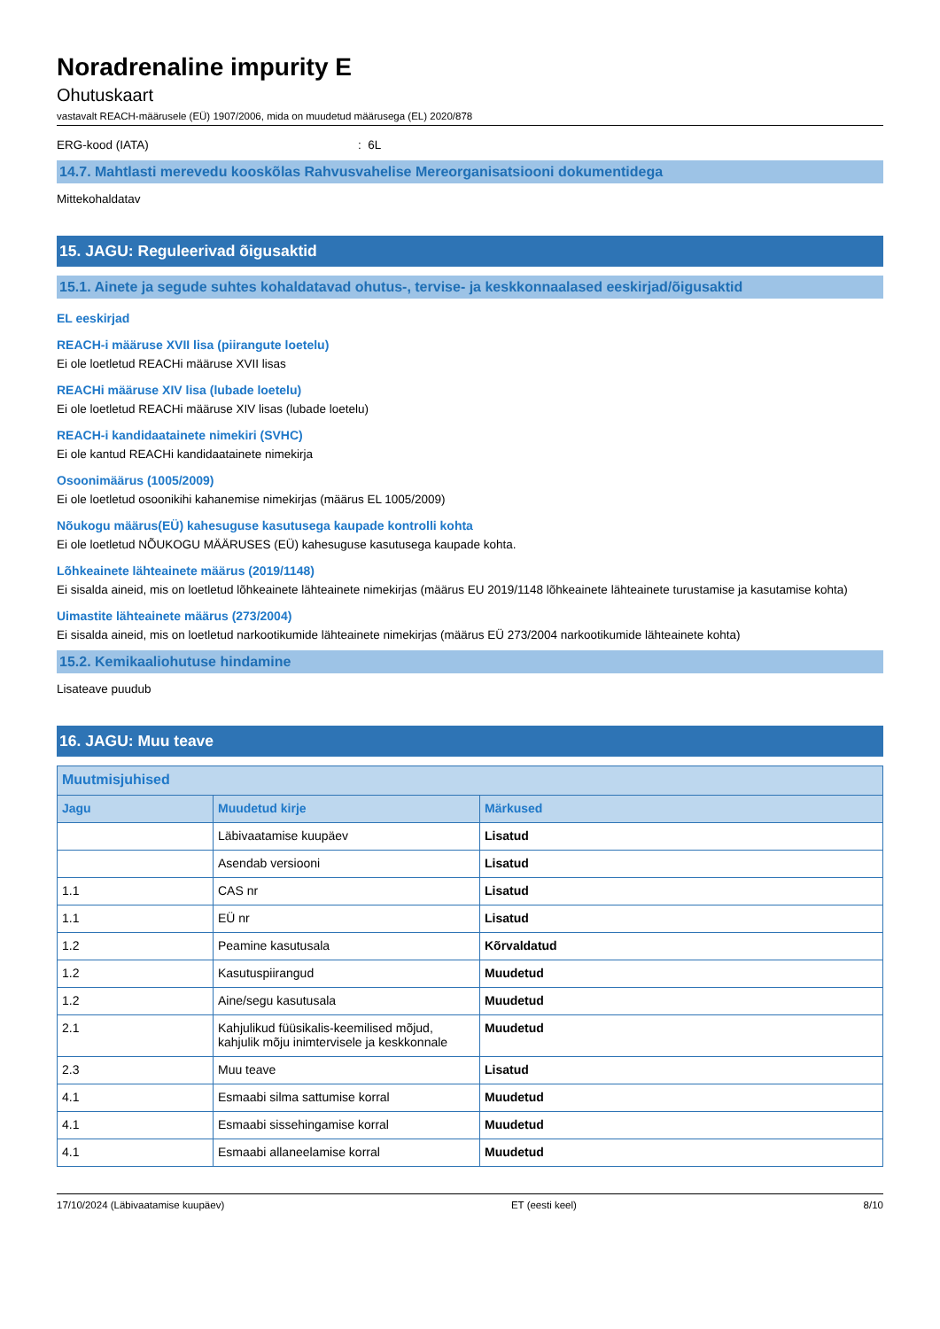Noradrenaline impurity E
Ohutuskaart
vastavalt REACH-määrusele (EÜ) 1907/2006, mida on muudetud määrusega (EL) 2020/878
ERG-kood (IATA): 6L
14.7. Mahtlasti merevedu kooskõlas Rahvusvahelise Mereorganisatsiooni dokumentidega
Mittekohaldatav
15. JAGU: Reguleerivad õigusaktid
15.1. Ainete ja segude suhtes kohaldatavad ohutus-, tervise- ja keskkonnaalased eeskirjad/õigusaktid
EL eeskirjad
REACH-i määruse XVII lisa (piirangute loetelu)
Ei ole loetletud REACHi määruse XVII lisas
REACHi määruse XIV lisa (lubade loetelu)
Ei ole loetletud REACHi määruse XIV lisas (lubade loetelu)
REACH-i kandidaatainete nimekiri (SVHC)
Ei ole kantud REACHi kandidaatainete nimekirja
Osoonimäärus (1005/2009)
Ei ole loetletud osoonikihi kahanemise nimekirjas (määrus EL 1005/2009)
Nõukogu määrus(EÜ) kahesuguse kasutusega kaupade kontrolli kohta
Ei ole loetletud NÕUKOGU MÄÄRUSES (EÜ) kahesuguse kasutusega kaupade kohta.
Lõhkeainete lähteainete määrus (2019/1148)
Ei sisalda aineid, mis on loetletud lõhkeainete lähteainete nimekirjas (määrus EU 2019/1148 lõhkeainete lähteainete turustamise ja kasutamise kohta)
Uimastite lähteainete määrus (273/2004)
Ei sisalda aineid, mis on loetletud narkootikumide lähteainete nimekirjas (määrus EÜ 273/2004 narkootikumide lähteainete kohta)
15.2. Kemikaaliohutuse hindamine
Lisateave puudub
16. JAGU: Muu teave
| Muutmisjuhised | | |
| --- | --- | --- |
| Jagu | Muudetud kirje | Märkused |
| | Läbivaatamise kuupäev | Lisatud |
| | Asendab versiooni | Lisatud |
| 1.1 | CAS nr | Lisatud |
| 1.1 | EÜ nr | Lisatud |
| 1.2 | Peamine kasutusala | Kõrvaldatud |
| 1.2 | Kasutuspiirangud | Muudetud |
| 1.2 | Aine/segu kasutusala | Muudetud |
| 2.1 | Kahjulikud füüsikalis-keemilised mõjud, kahjulik mõju inimtervisele ja keskkonnale | Muudetud |
| 2.3 | Muu teave | Lisatud |
| 4.1 | Esmaabi silma sattumise korral | Muudetud |
| 4.1 | Esmaabi sissehingamise korral | Muudetud |
| 4.1 | Esmaabi allaneelamise korral | Muudetud |
17/10/2024 (Läbivaatamise kuupäev) ET (eesti keel) 8/10